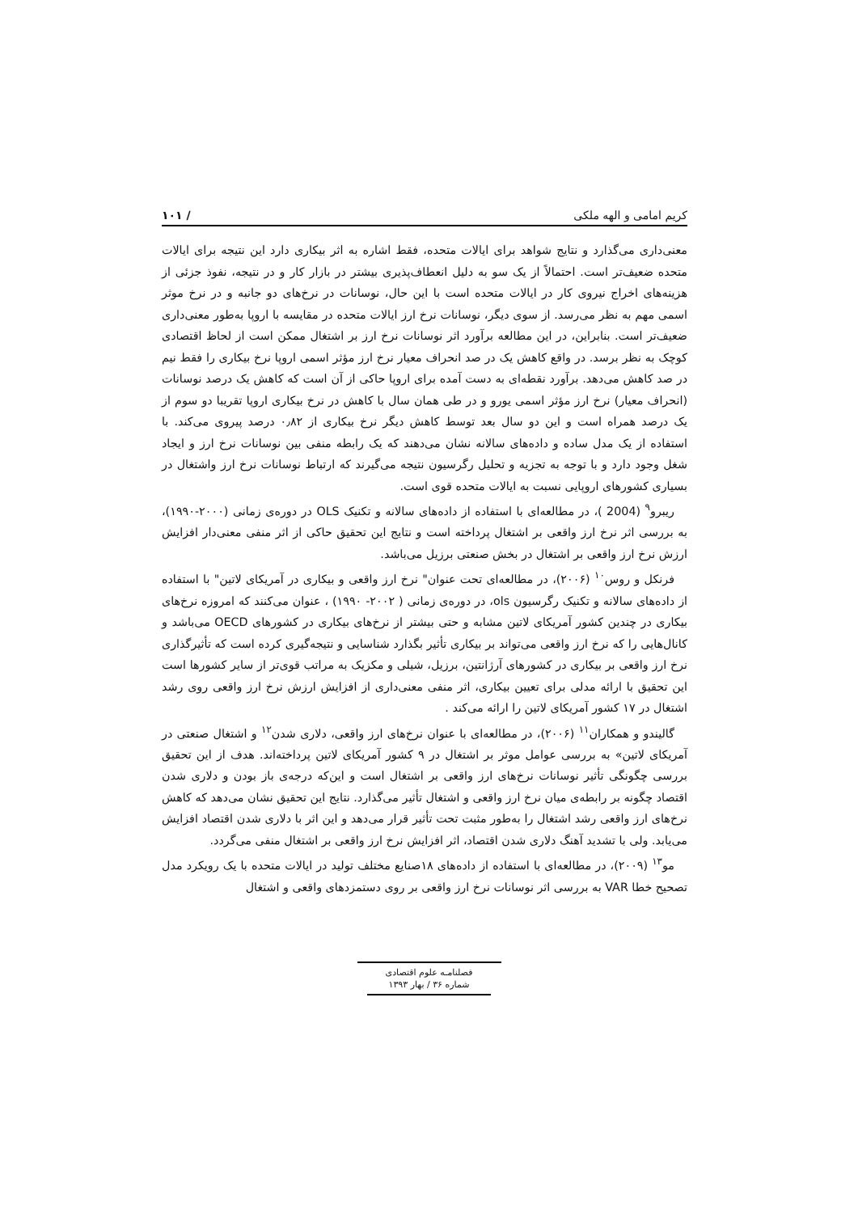کریم امامی و الهه ملکی / ۱۰۱
معنی‌داری می‌گذارد و نتایج شواهد برای ایالات متحده، فقط اشاره به اثر بیکاری دارد این نتیجه برای ایالات متحده ضعیف‌تر است. احتمالاً از یک سو به دلیل انعطاف‌پذیری بیشتر در بازار کار و در نتیجه، نفوذ جزئی از هزینه‌های اخراج نیروی کار در ایالات متحده است با این حال، نوسانات در نرخ‌های دو جانبه و در نرخ موثر اسمی مهم به نظر می‌رسد. از سوی دیگر، نوسانات نرخ ارز ایالات متحده در مقایسه با اروپا به‌طور معنی‌داری ضعیف‌تر است. بنابراین، در این مطالعه برآورد اثر نوسانات نرخ ارز بر اشتغال ممکن است از لحاظ اقتصادی کوچک به نظر برسد. در واقع کاهش یک در صد انحراف معیار نرخ ارز مؤثر اسمی اروپا نرخ بیکاری را فقط نیم در صد کاهش می‌دهد. برآورد نقطه‌ای به دست آمده برای اروپا حاکی از آن است که کاهش یک درصد نوسانات (انحراف معیار) نرخ ارز مؤثر اسمی یورو و در طی همان سال با کاهش در نرخ بیکاری اروپا تقریبا دو سوم از یک درصد همراه است و این دو سال بعد توسط کاهش دیگر نرخ بیکاری از ۰٫۸۲ درصد پیروی می‌کند. با استفاده از یک مدل ساده و داده‌های سالانه نشان می‌دهند که یک رابطه منفی بین نوسانات نرخ ارز و ایجاد شغل وجود دارد و با توجه به تجزیه و تحلیل رگرسیون نتیجه می‌گیرند که ارتباط نوسانات نرخ ارز واشتغال در بسیاری کشورهای اروپایی نسبت به ایالات متحده قوی است.
ریبرو<sup>۹</sup> (2004 )، در مطالعه‌ای با استفاده از داده‌های سالانه و تکنیک OLS در دوره‌ی زمانی (۲۰۰۰-۱۹۹۰)، به بررسی اثر نرخ ارز واقعی بر اشتغال پرداخته است و نتایج این تحقیق حاکی از اثر منفی معنی‌دار افزایش ارزش نرخ ارز واقعی بر اشتغال در بخش صنعتی برزیل می‌باشد.
فرنکل و روس<sup>۱۰</sup> (۲۰۰۶)، در مطالعه‌ای تحت عنوان" نرخ ارز واقعی و بیکاری در آمریکای لاتین" با استفاده از داده‌های سالانه و تکنیک رگرسیون ols، در دوره‌ی زمانی ( ۲۰۰۲- ۱۹۹۰) ، عنوان می‌کنند که امروزه نرخ‌های بیکاری در چندین کشور آمریکای لاتین مشابه و حتی بیشتر از نرخ‌های بیکاری در کشورهای OECD می‌باشد و کانال‌هایی را که نرخ ارز واقعی می‌تواند بر بیکاری تأثیر بگذارد شناسایی و نتیجه‌گیری کرده است که تأثیرگذاری نرخ ارز واقعی بر بیکاری در کشورهای آرژانتین، برزیل، شیلی و مکزیک به مراتب قوی‌تر از سایر کشورها است این تحقیق با ارائه مدلی برای تعیین بیکاری، اثر منفی معنی‌داری از افزایش ارزش نرخ ارز واقعی روی رشد اشتغال در ۱۷ کشور آمریکای لاتین را ارائه می‌کند .
گالیندو و همکاران<sup>۱۱</sup> (۲۰۰۶)، در مطالعه‌ای با عنوان نرخ‌های ارز واقعی، دلاری شدن<sup>۱۲</sup> و اشتغال صنعتی در آمریکای لاتین» به بررسی عوامل موثر بر اشتغال در ۹ کشور آمریکای لاتین پرداخته‌اند. هدف از این تحقیق بررسی چگونگی تأثیر نوسانات نرخ‌های ارز واقعی بر اشتغال است و این‌که درجه‌ی باز بودن و دلاری شدن اقتصاد چگونه بر رابطه‌ی میان نرخ ارز واقعی و اشتغال تأثیر می‌گذارد. نتایج این تحقیق نشان می‌دهد که کاهش نرخ‌های ارز واقعی رشد اشتغال را به‌طور مثبت تحت تأثیر قرار می‌دهد و این اثر با دلاری شدن اقتصاد افزایش می‌یابد. ولی با تشدید آهنگ دلاری شدن اقتصاد، اثر افزایش نرخ ارز واقعی بر اشتغال منفی می‌گردد.
مو<sup>۱۳</sup> (۲۰۰۹)، در مطالعه‌ای با استفاده از داده‌های ۱۸صنایع مختلف تولید در ایالات متحده با یک رویکرد مدل تصحیح خطا VAR به بررسی اثر نوسانات نرخ ارز واقعی بر روی دستمزدهای واقعی و اشتغال
فصلنامـه علوم اقتصادی
شماره ۳۶ / بهار ۱۳۹۳